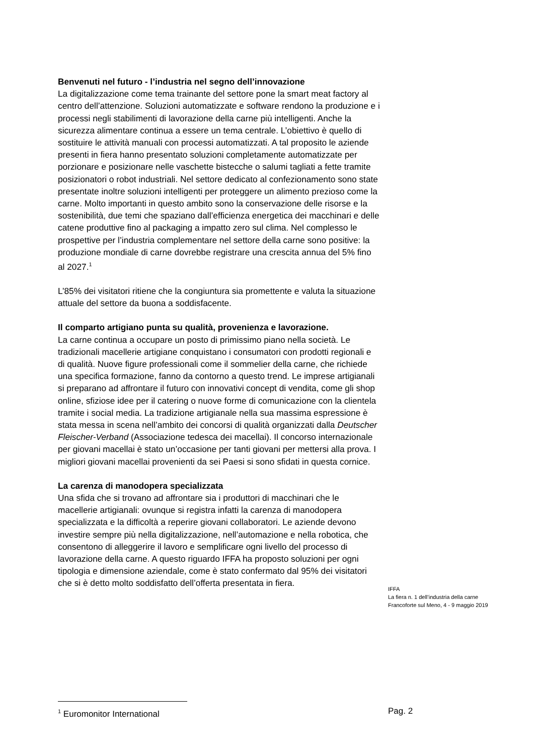Benvenuti nel futuro - l’industria nel segno dell’innovazione
La digitalizzazione come tema trainante del settore pone la smart meat factory al centro dell’attenzione. Soluzioni automatizzate e software rendono la produzione e i processi negli stabilimenti di lavorazione della carne più intelligenti. Anche la sicurezza alimentare continua a essere un tema centrale. L’obiettivo è quello di sostituire le attività manuali con processi automatizzati. A tal proposito le aziende presenti in fiera hanno presentato soluzioni completamente automatizzate per porzionare e posizionare nelle vaschette bistecche o salumi tagliati a fette tramite posizionatori o robot industriali. Nel settore dedicato al confezionamento sono state presentate inoltre soluzioni intelligenti per proteggere un alimento prezioso come la carne. Molto importanti in questo ambito sono la conservazione delle risorse e la sostenibilità, due temi che spaziano dall’efficienza energetica dei macchinari e delle catene produttive fino al packaging a impatto zero sul clima. Nel complesso le prospettive per l’industria complementare nel settore della carne sono positive: la produzione mondiale di carne dovrebbe registrare una crescita annua del 5% fino al 2027.<sup>1</sup>
L’85% dei visitatori ritiene che la congiuntura sia promettente e valuta la situazione attuale del settore da buona a soddisfacente.
Il comparto artigiano punta su qualità, provenienza e lavorazione.
La carne continua a occupare un posto di primissimo piano nella società. Le tradizionali macellerie artigiane conquistano i consumatori con prodotti regionali e di qualità. Nuove figure professionali come il sommelier della carne, che richiede una specifica formazione, fanno da contorno a questo trend. Le imprese artigianali si preparano ad affrontare il futuro con innovativi concept di vendita, come gli shop online, sfiziose idee per il catering o nuove forme di comunicazione con la clientela tramite i social media. La tradizione artigianale nella sua massima espressione è stata messa in scena nell’ambito dei concorsi di qualità organizzati dalla Deutscher Fleischer-Verband (Associazione tedesca dei macellai). Il concorso internazionale per giovani macellai è stato un’occasione per tanti giovani per mettersi alla prova. I migliori giovani macellai provenienti da sei Paesi si sono sfidati in questa cornice.
La carenza di manodopera specializzata
Una sfida che si trovano ad affrontare sia i produttori di macchinari che le macellerie artigianali: ovunque si registra infatti la carenza di manodopera specializzata e la difficoltà a reperire giovani collaboratori. Le aziende devono investire sempre più nella digitalizzazione, nell’automazione e nella robotica, che consentono di alleggerire il lavoro e semplificare ogni livello del processo di lavorazione della carne. A questo riguardo IFFA ha proposto soluzioni per ogni tipologia e dimensione aziendale, come è stato confermato dal 95% dei visitatori che si è detto molto soddisfatto dell’offerta presentata in fiera.
IFFA
La fiera n. 1 dell’industria della carne
Francoforte sul Meno, 4 - 9 maggio 2019
<sup>1</sup> Euromonitor International Pag. 2